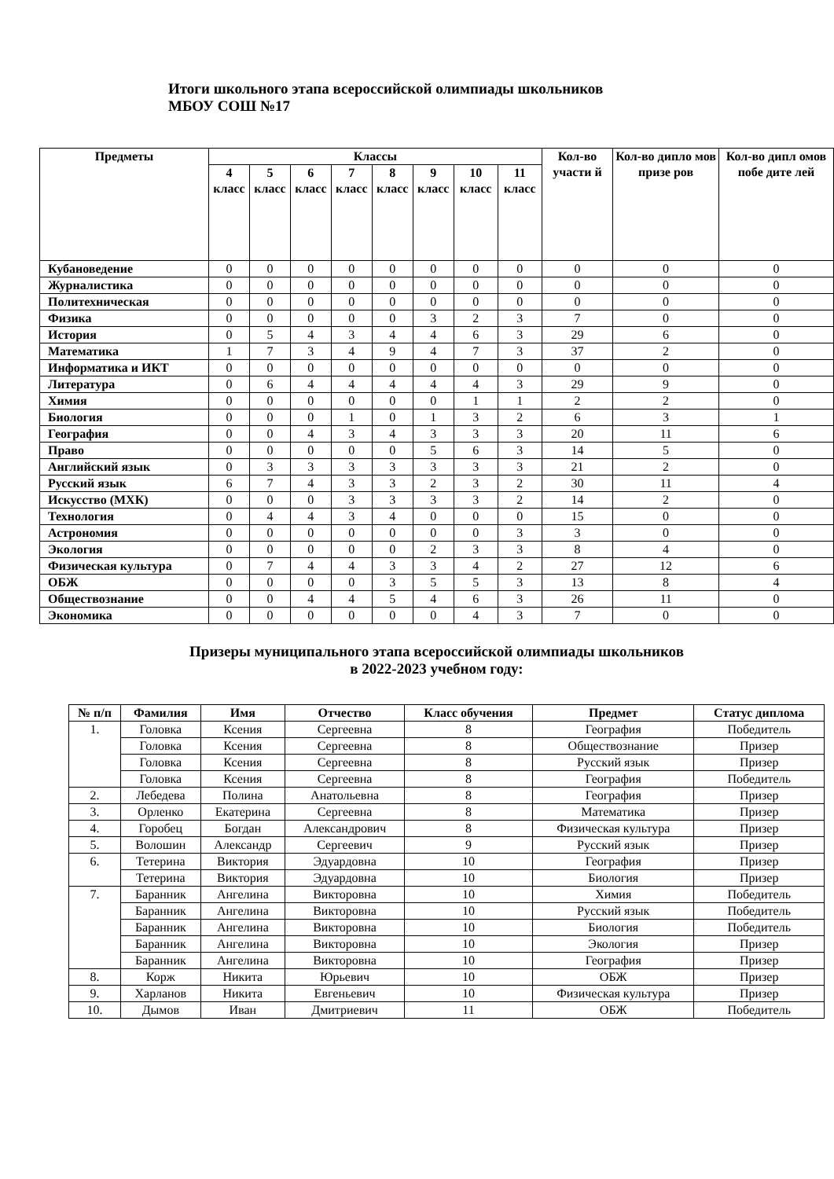Итоги школьного этапа всероссийской олимпиады школьников
МБОУ СОШ №17
| Предметы | Классы | | | | | | | | Кол-во участи й | Кол-во дипло мов призе ров | Кол-во дипл омов побе дите лей |
| --- | --- | --- | --- | --- | --- | --- | --- | --- | --- | --- | --- |
| | 4 класс | 5 класс | 6 класс | 7 класс | 8 класс | 9 класс | 10 класс | 11 класс | | | |
| Кубановедение | 0 | 0 | 0 | 0 | 0 | 0 | 0 | 0 | 0 | 0 | 0 |
| Журналистика | 0 | 0 | 0 | 0 | 0 | 0 | 0 | 0 | 0 | 0 | 0 |
| Политехническая | 0 | 0 | 0 | 0 | 0 | 0 | 0 | 0 | 0 | 0 | 0 |
| Физика | 0 | 0 | 0 | 0 | 0 | 3 | 2 | 3 | 7 | 0 | 0 |
| История | 0 | 5 | 4 | 3 | 4 | 4 | 6 | 3 | 29 | 6 | 0 |
| Математика | 1 | 7 | 3 | 4 | 9 | 4 | 7 | 3 | 37 | 2 | 0 |
| Информатика и ИКТ | 0 | 0 | 0 | 0 | 0 | 0 | 0 | 0 | 0 | 0 | 0 |
| Литература | 0 | 6 | 4 | 4 | 4 | 4 | 4 | 3 | 29 | 9 | 0 |
| Химия | 0 | 0 | 0 | 0 | 0 | 0 | 1 | 1 | 2 | 2 | 0 |
| Биология | 0 | 0 | 0 | 1 | 0 | 1 | 3 | 2 | 6 | 3 | 1 |
| География | 0 | 0 | 4 | 3 | 4 | 3 | 3 | 3 | 20 | 11 | 6 |
| Право | 0 | 0 | 0 | 0 | 0 | 5 | 6 | 3 | 14 | 5 | 0 |
| Английский язык | 0 | 3 | 3 | 3 | 3 | 3 | 3 | 3 | 21 | 2 | 0 |
| Русский язык | 6 | 7 | 4 | 3 | 3 | 2 | 3 | 2 | 30 | 11 | 4 |
| Искусство (МХК) | 0 | 0 | 0 | 3 | 3 | 3 | 3 | 2 | 14 | 2 | 0 |
| Технология | 0 | 4 | 4 | 3 | 4 | 0 | 0 | 0 | 15 | 0 | 0 |
| Астрономия | 0 | 0 | 0 | 0 | 0 | 0 | 0 | 3 | 3 | 0 | 0 |
| Экология | 0 | 0 | 0 | 0 | 0 | 2 | 3 | 3 | 8 | 4 | 0 |
| Физическая культура | 0 | 7 | 4 | 4 | 3 | 3 | 4 | 2 | 27 | 12 | 6 |
| ОБЖ | 0 | 0 | 0 | 0 | 3 | 5 | 5 | 3 | 13 | 8 | 4 |
| Обществознание | 0 | 0 | 4 | 4 | 5 | 4 | 6 | 3 | 26 | 11 | 0 |
| Экономика | 0 | 0 | 0 | 0 | 0 | 0 | 4 | 3 | 7 | 0 | 0 |
Призеры муниципального этапа всероссийской олимпиады школьников
в 2022-2023 учебном году:
| № п/п | Фамилия | Имя | Отчество | Класс обучения | Предмет | Статус диплома |
| --- | --- | --- | --- | --- | --- | --- |
| 1. | Головка | Ксения | Сергеевна | 8 | География | Победитель |
| | Головка | Ксения | Сергеевна | 8 | Обществознание | Призер |
| | Головка | Ксения | Сергеевна | 8 | Русский язык | Призер |
| | Головка | Ксения | Сергеевна | 8 | География | Победитель |
| 2. | Лебедева | Полина | Анатольевна | 8 | География | Призер |
| 3. | Орленко | Екатерина | Сергеевна | 8 | Математика | Призер |
| 4. | Горобец | Богдан | Александрович | 8 | Физическая культура | Призер |
| 5. | Волошин | Александр | Сергеевич | 9 | Русский язык | Призер |
| 6. | Тетерина | Виктория | Эдуардовна | 10 | География | Призер |
| | Тетерина | Виктория | Эдуардовна | 10 | Биология | Призер |
| 7. | Баранник | Ангелина | Викторовна | 10 | Химия | Победитель |
| | Баранник | Ангелина | Викторовна | 10 | Русский язык | Победитель |
| | Баранник | Ангелина | Викторовна | 10 | Биология | Победитель |
| | Баранник | Ангелина | Викторовна | 10 | Экология | Призер |
| | Баранник | Ангелина | Викторовна | 10 | География | Призер |
| 8. | Корж | Никита | Юрьевич | 10 | ОБЖ | Призер |
| 9. | Харланов | Никита | Евгеньевич | 10 | Физическая культура | Призер |
| 10. | Дымов | Иван | Дмитриевич | 11 | ОБЖ | Победитель |